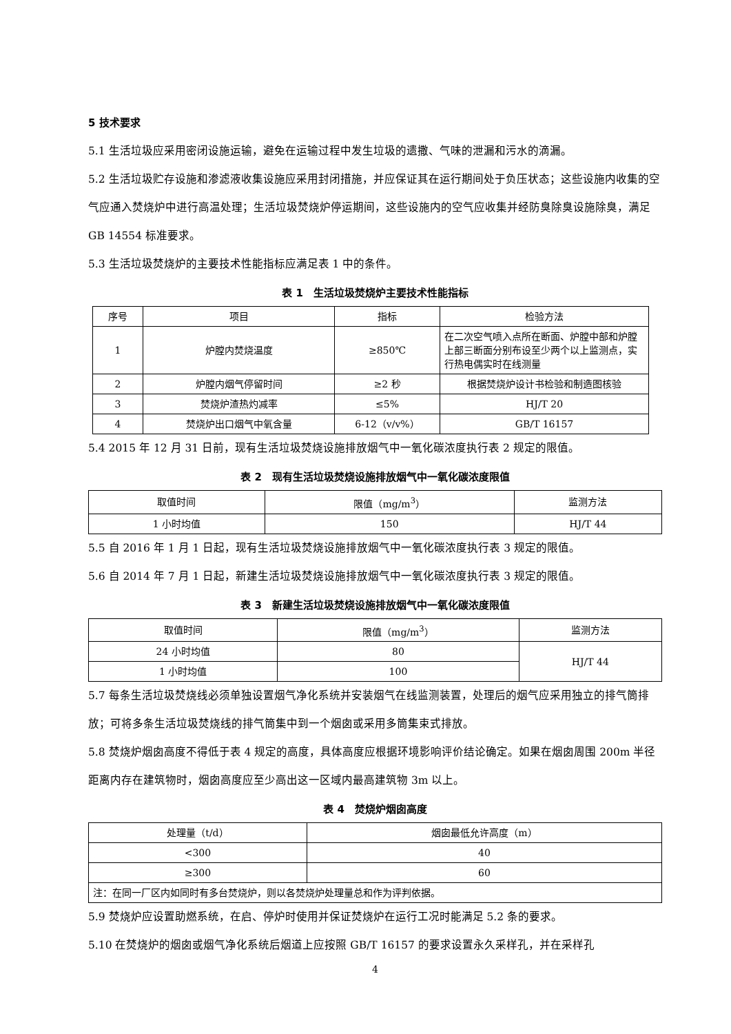5 技术要求
5.1 生活垃圾应采用密闭设施运输，避免在运输过程中发生垃圾的遗撒、气味的泄漏和污水的滴漏。
5.2 生活垃圾贮存设施和渗滤液收集设施应采用封闭措施，并应保证其在运行期间处于负压状态；这些设施内收集的空气应通入焚烧炉中进行高温处理；生活垃圾焚烧炉停运期间，这些设施内的空气应收集并经防臭除臭设施除臭，满足 GB 14554 标准要求。
5.3 生活垃圾焚烧炉的主要技术性能指标应满足表 1 中的条件。
表 1　生活垃圾焚烧炉主要技术性能指标
| 序号 | 项目 | 指标 | 检验方法 |
| --- | --- | --- | --- |
| 1 | 炉膛内焚烧温度 | ≥850℃ | 在二次空气喷入点所在断面、炉膛中部和炉膛上部三断面分别布设至少两个以上监测点，实行热电偶实时在线测量 |
| 2 | 炉膛内烟气停留时间 | ≥2 秒 | 根据焚烧炉设计书检验和制造图核验 |
| 3 | 焚烧炉渣热灼减率 | ≤5% | HJ/T 20 |
| 4 | 焚烧炉出口烟气中氧含量 | 6-12（v/v%） | GB/T 16157 |
5.4 2015 年 12 月 31 日前，现有生活垃圾焚烧设施排放烟气中一氧化碳浓度执行表 2 规定的限值。
表 2　现有生活垃圾焚烧设施排放烟气中一氧化碳浓度限值
| 取值时间 | 限值（mg/m<sup>3</sup>） | 监测方法 |
| --- | --- | --- |
| 1 小时均值 | 150 | HJ/T 44 |
5.5 自 2016 年 1 月 1 日起，现有生活垃圾焚烧设施排放烟气中一氧化碳浓度执行表 3 规定的限值。
5.6 自 2014 年 7 月 1 日起，新建生活垃圾焚烧设施排放烟气中一氧化碳浓度执行表 3 规定的限值。
表 3　新建生活垃圾焚烧设施排放烟气中一氧化碳浓度限值
| 取值时间 | 限值（mg/m<sup>3</sup>） | 监测方法 |
| --- | --- | --- |
| 24 小时均值 | 80 | HJ/T 44 |
| 1 小时均值 | 100 | |
5.7 每条生活垃圾焚烧线必须单独设置烟气净化系统并安装烟气在线监测装置，处理后的烟气应采用独立的排气筒排放；可将多条生活垃圾焚烧线的排气筒集中到一个烟囱或采用多筒集束式排放。
5.8 焚烧炉烟囱高度不得低于表 4 规定的高度，具体高度应根据环境影响评价结论确定。如果在烟囱周围 200m 半径距离内存在建筑物时，烟囱高度应至少高出这一区域内最高建筑物 3m 以上。
表 4　焚烧炉烟囱高度
| 处理量（t/d） | 烟囱最低允许高度（m） |
| --- | --- |
| <300 | 40 |
| ≥300 | 60 |
| 注：在同一厂区内如同时有多台焚烧炉，则以各焚烧炉处理量总和作为评判依据。 | |
5.9 焚烧炉应设置助燃系统，在启、停炉时使用并保证焚烧炉在运行工况时能满足 5.2 条的要求。
5.10 在焚烧炉的烟囱或烟气净化系统后烟道上应按照 GB/T 16157 的要求设置永久采样孔，并在采样孔
4